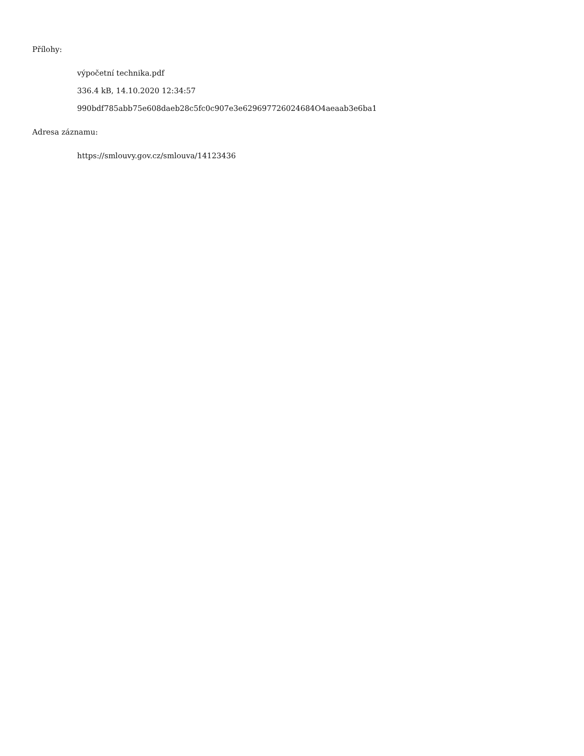Přílohy:
výpočetní technika.pdf
336.4 kB, 14.10.2020 12:34:57
990bdf785abb75e608daeb28c5fc0c907e3e629697726024684O4aeaab3e6ba1
Adresa záznamu:
https://smlouvy.gov.cz/smlouva/14123436